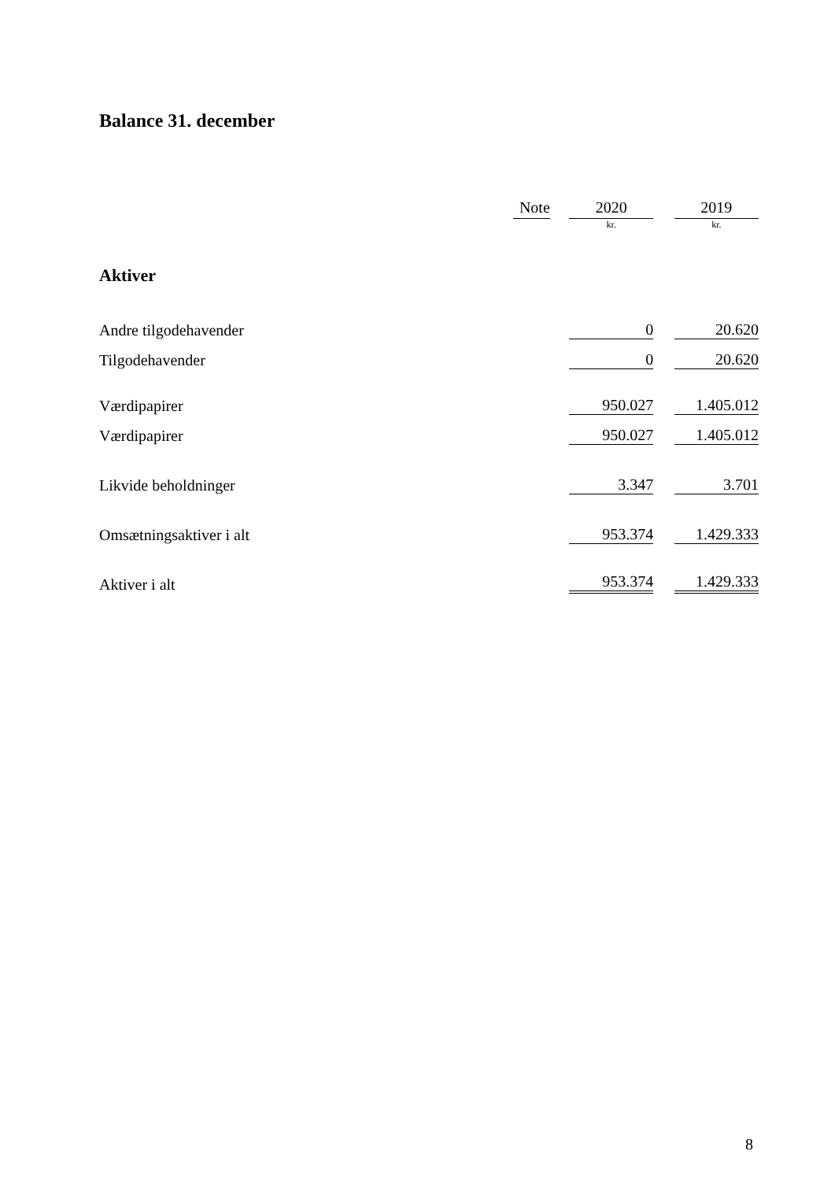Balance 31. december
| | Note | | 2020 | | 2019 |
| | | | kr. | | kr. |
| Aktiver | | | | | |
| Andre tilgodehavender | | | 0 | | 20.620 |
| Tilgodehavender | | | 0 | | 20.620 |
| Værdipapirer | | | 950.027 | | 1.405.012 |
| Værdipapirer | | | 950.027 | | 1.405.012 |
| Likvide beholdninger | | | 3.347 | | 3.701 |
| Omsætningsaktiver i alt | | | 953.374 | | 1.429.333 |
| Aktiver i alt | | | 953.374 | | 1.429.333 |
8